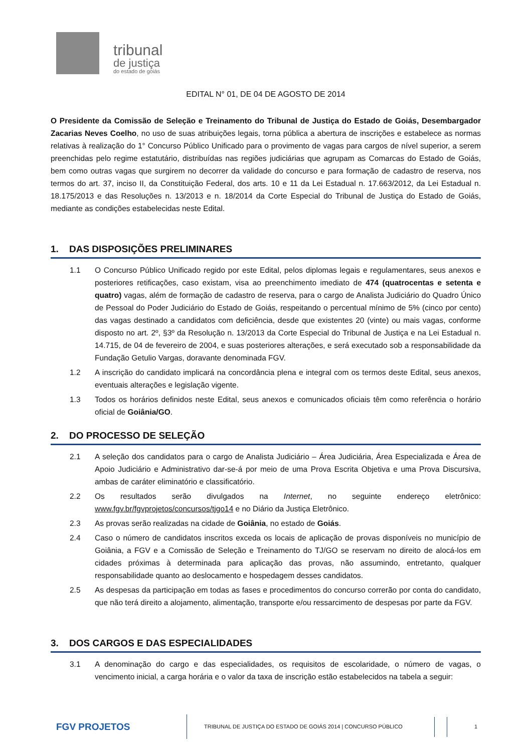tribunal
de justiça
do estado de goiás
EDITAL N° 01, DE 04 DE AGOSTO DE 2014
O Presidente da Comissão de Seleção e Treinamento do Tribunal de Justiça do Estado de Goiás, Desembargador Zacarias Neves Coelho, no uso de suas atribuições legais, torna pública a abertura de inscrições e estabelece as normas relativas à realização do 1° Concurso Público Unificado para o provimento de vagas para cargos de nível superior, a serem preenchidas pelo regime estatutário, distribuídas nas regiões judiciárias que agrupam as Comarcas do Estado de Goiás, bem como outras vagas que surgirem no decorrer da validade do concurso e para formação de cadastro de reserva, nos termos do art. 37, inciso II, da Constituição Federal, dos arts. 10 e 11 da Lei Estadual n. 17.663/2012, da Lei Estadual n. 18.175/2013 e das Resoluções n. 13/2013 e n. 18/2014 da Corte Especial do Tribunal de Justiça do Estado de Goiás, mediante as condições estabelecidas neste Edital.
1. DAS DISPOSIÇÕES PRELIMINARES
1.1 O Concurso Público Unificado regido por este Edital, pelos diplomas legais e regulamentares, seus anexos e posteriores retificações, caso existam, visa ao preenchimento imediato de 474 (quatrocentas e setenta e quatro) vagas, além de formação de cadastro de reserva, para o cargo de Analista Judiciário do Quadro Único de Pessoal do Poder Judiciário do Estado de Goiás, respeitando o percentual mínimo de 5% (cinco por cento) das vagas destinado a candidatos com deficiência, desde que existentes 20 (vinte) ou mais vagas, conforme disposto no art. 2º, §3º da Resolução n. 13/2013 da Corte Especial do Tribunal de Justiça e na Lei Estadual n. 14.715, de 04 de fevereiro de 2004, e suas posteriores alterações, e será executado sob a responsabilidade da Fundação Getulio Vargas, doravante denominada FGV.
1.2 A inscrição do candidato implicará na concordância plena e integral com os termos deste Edital, seus anexos, eventuais alterações e legislação vigente.
1.3 Todos os horários definidos neste Edital, seus anexos e comunicados oficiais têm como referência o horário oficial de Goiânia/GO.
2. DO PROCESSO DE SELEÇÃO
2.1 A seleção dos candidatos para o cargo de Analista Judiciário – Área Judiciária, Área Especializada e Área de Apoio Judiciário e Administrativo dar-se-á por meio de uma Prova Escrita Objetiva e uma Prova Discursiva, ambas de caráter eliminatório e classificatório.
2.2 Os resultados serão divulgados na Internet, no seguinte endereço eletrônico: www.fgv.br/fgvprojetos/concursos/tjgo14 e no Diário da Justiça Eletrônico.
2.3 As provas serão realizadas na cidade de Goiânia, no estado de Goiás.
2.4 Caso o número de candidatos inscritos exceda os locais de aplicação de provas disponíveis no município de Goiânia, a FGV e a Comissão de Seleção e Treinamento do TJ/GO se reservam no direito de alocá-los em cidades próximas à determinada para aplicação das provas, não assumindo, entretanto, qualquer responsabilidade quanto ao deslocamento e hospedagem desses candidatos.
2.5 As despesas da participação em todas as fases e procedimentos do concurso correrão por conta do candidato, que não terá direito a alojamento, alimentação, transporte e/ou ressarcimento de despesas por parte da FGV.
3. DOS CARGOS E DAS ESPECIALIDADES
3.1 A denominação do cargo e das especialidades, os requisitos de escolaridade, o número de vagas, o vencimento inicial, a carga horária e o valor da taxa de inscrição estão estabelecidos na tabela a seguir:
FGV PROJETOS TRIBUNAL DE JUSTIÇA DO ESTADO DE GOIÁS 2014 | CONCURSO PÚBLICO 1